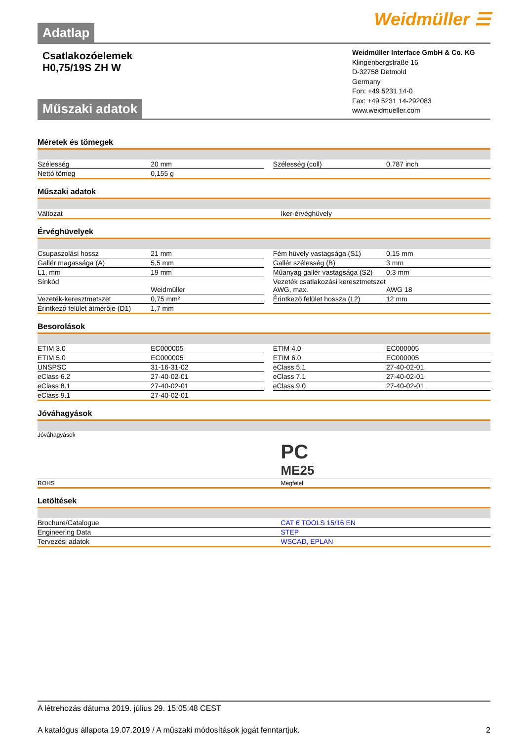Adatlap
Weidmüller ☰
Csatlakozóelemek
H0,75/19S ZH W
Műszaki adatok
Weidmüller Interface GmbH & Co. KG
Klingenbergstraße 16
D-32758 Detmold
Germany
Fon: +49 5231 14-0
Fax: +49 5231 14-292083
www.weidmueller.com
Méretek és tömegek
| Szélesség | 20 mm | | Szélesség (coll) | 0,787 inch |
| Nettó tömeg | 0,155 g | | | |
Műszaki adatok
| Változat | Iker-érvéghüvely |
Érvéghüvelyek
| Csupaszolási hossz | 21 mm | | Fém hüvely vastagsága (S1) | 0,15 mm |
| Gallér magassága (A) | 5,5 mm | | Gallér szélesség (B) | 3 mm |
| L1, mm | 19 mm | | Műanyag gallér vastagsága (S2) | 0,3 mm |
| Sínkód | Weidmüller | | Vezeték csatlakozási keresztmetszet AWG, max. | AWG 18 |
| Vezeték-keresztmetszet | 0,75 mm² | | Érintkező felület hossza (L2) | 12 mm |
| Érintkező felület átmérője (D1) | 1,7 mm | | | |
Besorolások
| ETIM 3.0 | EC000005 | | ETIM 4.0 | EC000005 |
| ETIM 5.0 | EC000005 | | ETIM 6.0 | EC000005 |
| UNSPSC | 31-16-31-02 | | eClass 5.1 | 27-40-02-01 |
| eClass 6.2 | 27-40-02-01 | | eClass 7.1 | 27-40-02-01 |
| eClass 8.1 | 27-40-02-01 | | eClass 9.0 | 27-40-02-01 |
| eClass 9.1 | 27-40-02-01 | | | |
Jóváhagyások
| Jóváhagyások | PC ME25 |
| ROHS | Megfelel |
Letöltések
| Brochure/Catalogue | CAT 6 TOOLS 15/16 EN |
| Engineering Data | STEP |
| Tervezési adatok | WSCAD, EPLAN |
A létrehozás dátuma 2019. július 29. 15:05:48 CEST
A katalógus állapota 19.07.2019 / A műszaki módosítások jogát fenntartjuk. 2